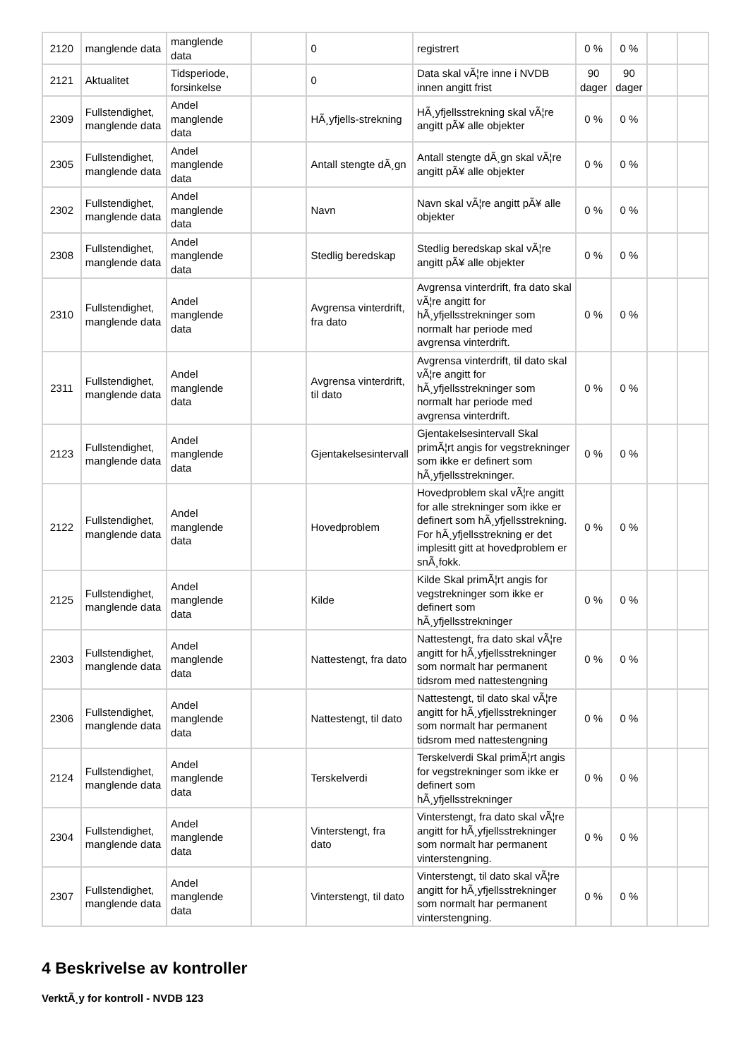| 2120 | manglende data | manglende data | | 0 | registrert | 0 % | 0 % | | |
| 2121 | Aktualitet | Tidsperiode, forsinkelse | | 0 | Data skal vÃ¦re inne i NVDB innen angitt frist | 90 dager | 90 dager | | |
| 2309 | Fullstendighet, manglende data | Andel manglende data | | HÃ¸yfjells-strekning | HÃ¸yfjellsstrekning skal vÃ¦re angitt pÃ¥ alle objekter | 0 % | 0 % | | |
| 2305 | Fullstendighet, manglende data | Andel manglende data | | Antall stengte dÃ¸gn | Antall stengte dÃ¸gn skal vÃ¦re angitt pÃ¥ alle objekter | 0 % | 0 % | | |
| 2302 | Fullstendighet, manglende data | Andel manglende data | | Navn | Navn skal vÃ¦re angitt pÃ¥ alle objekter | 0 % | 0 % | | |
| 2308 | Fullstendighet, manglende data | Andel manglende data | | Stedlig beredskap | Stedlig beredskap skal vÃ¦re angitt pÃ¥ alle objekter | 0 % | 0 % | | |
| 2310 | Fullstendighet, manglende data | Andel manglende data | | Avgrensa vinterdrift, fra dato | Avgrensa vinterdrift, fra dato skal vÃ¦re angitt for hÃ¸yfjellsstrekninger som normalt har periode med avgrensa vinterdrift. | 0 % | 0 % | | |
| 2311 | Fullstendighet, manglende data | Andel manglende data | | Avgrensa vinterdrift, til dato | Avgrensa vinterdrift, til dato skal vÃ¦re angitt for hÃ¸yfjellsstrekninger som normalt har periode med avgrensa vinterdrift. | 0 % | 0 % | | |
| 2123 | Fullstendighet, manglende data | Andel manglende data | | Gjentakelsesintervall | Gjentakelsesintervall Skal primÃ¦rt angis for vegstrekninger som ikke er definert som hÃ¸yfjellsstrekninger. | 0 % | 0 % | | |
| 2122 | Fullstendighet, manglende data | Andel manglende data | | Hovedproblem | Hovedproblem skal vÃ¦re angitt for alle strekninger som ikke er definert som hÃ¸yfjellsstrekning. For hÃ¸yfjellsstrekning er det implesitt gitt at hovedproblem er snÃ¸fokk. | 0 % | 0 % | | |
| 2125 | Fullstendighet, manglende data | Andel manglende data | | Kilde | Kilde Skal primÃ¦rt angis for vegstrekninger som ikke er definert som hÃ¸yfjellsstrekninger | 0 % | 0 % | | |
| 2303 | Fullstendighet, manglende data | Andel manglende data | | Nattestengt, fra dato | Nattestengt, fra dato skal vÃ¦re angitt for hÃ¸yfjellsstrekninger som normalt har permanent tidsrom med nattestengning | 0 % | 0 % | | |
| 2306 | Fullstendighet, manglende data | Andel manglende data | | Nattestengt, til dato | Nattestengt, til dato skal vÃ¦re angitt for hÃ¸yfjellsstrekninger som normalt har permanent tidsrom med nattestengning | 0 % | 0 % | | |
| 2124 | Fullstendighet, manglende data | Andel manglende data | | Terskelverdi | Terskelverdi Skal primÃ¦rt angis for vegstrekninger som ikke er definert som hÃ¸yfjellsstrekninger | 0 % | 0 % | | |
| 2304 | Fullstendighet, manglende data | Andel manglende data | | Vinterstengt, fra dato | Vinterstengt, fra dato skal vÃ¦re angitt for hÃ¸yfjellsstrekninger som normalt har permanent vinterstengning. | 0 % | 0 % | | |
| 2307 | Fullstendighet, manglende data | Andel manglende data | | Vinterstengt, til dato | Vinterstengt, til dato skal vÃ¦re angitt for hÃ¸yfjellsstrekninger som normalt har permanent vinterstengning. | 0 % | 0 % | | |
4 Beskrivelse av kontroller
VerktÃ¸y for kontroll - NVDB 123